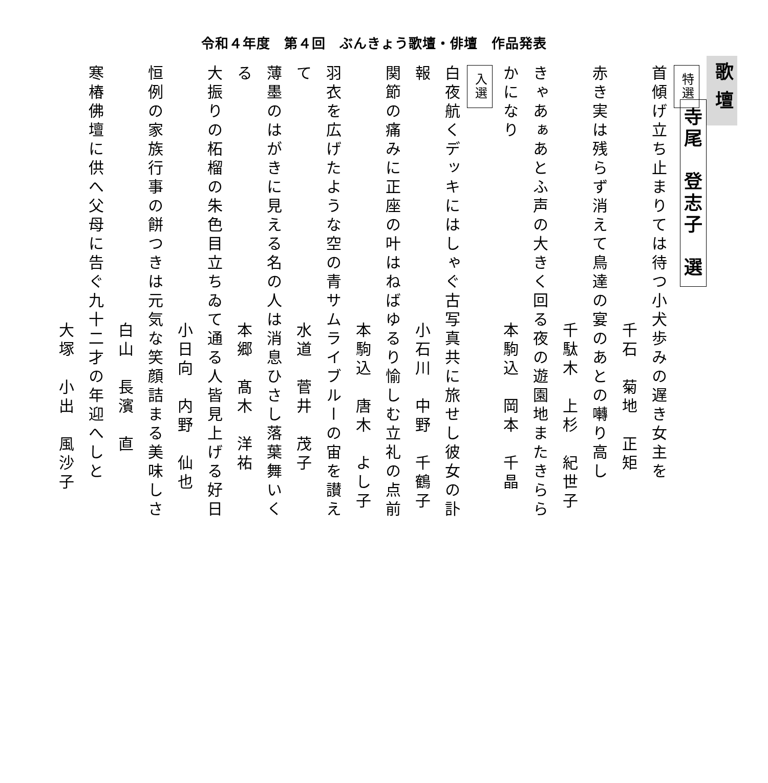令和４年度　第４回　ぶんきょう歌壇・俳壇　作品発表
歌壇
寺尾　登志子　選
特選
首傾げ立ち止まりては待つ小犬歩みの遅き女主を
千石　菊地　正矩
赤き実は残らず消えて鳥達の宴のあとの囀り高し
千駄木　上杉　紀世子
きゃあぁあとふ声の大きく回る夜の遊園地またきららかになり
本駒込　岡本　千晶
入選
白夜航くデッキにはしゃぐ古写真共に旅せし彼女の訃報
小石川　中野　千鶴子
関節の痛みに正座の叶はねばゆるり愉しむ立礼の点前
本駒込　唐木　よし子
羽衣を広げたような空の青サムライブルーの宙を讃えて
水道　菅井　茂子
薄墨のはがきに見える名の人は消息ひさし落葉舞いくる
本郷　髙木　洋祐
大振りの柘榴の朱色目立ちゐて通る人皆見上げる好日
小日向　内野　仙也
恒例の家族行事の餅つきは元気な笑顔詰まる美味しさ
白山　長濱　直
寒椿佛壇に供へ父母に告ぐ九十二才の年迎へしと
大塚　小出　風沙子